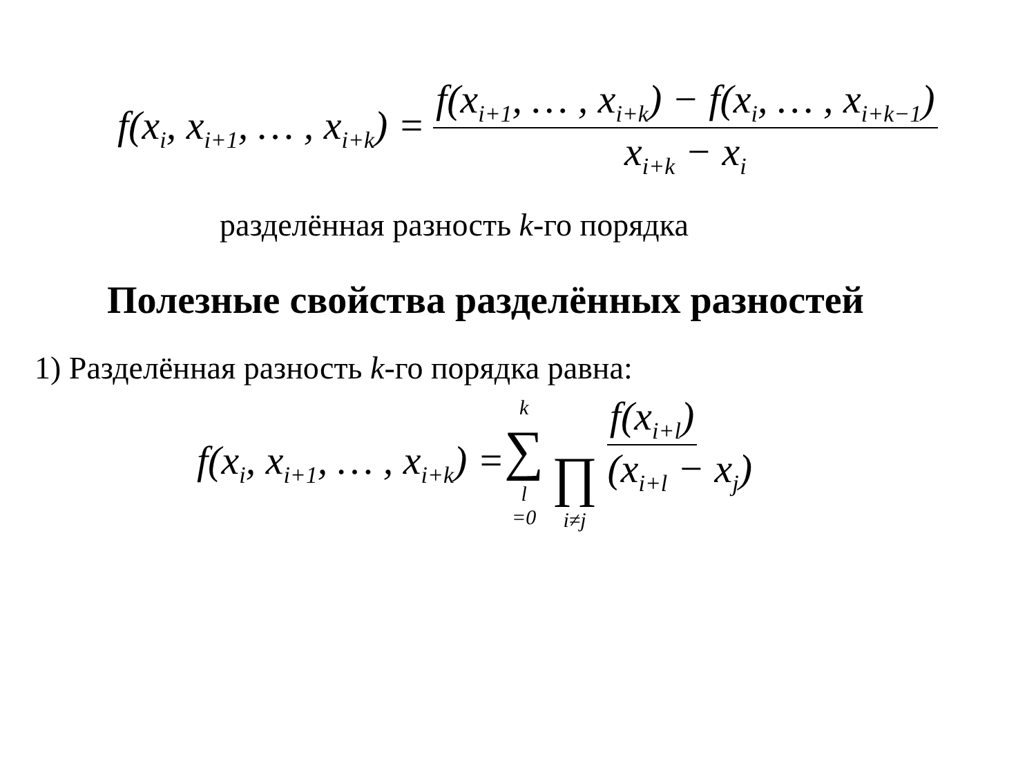f(x<sub>i</sub>, x<sub>i+1</sub>, … , x<sub>i+k</sub>) = f(x<sub>i+1</sub>, … , x<sub>i+k</sub>) − f(x<sub>i</sub>, … , x<sub>i+k−1</sub>) x<sub>i+k</sub> − x<sub>i</sub>
разделённая разность k-го порядка
Полезные свойства разделённых разностей
1) Разделённая разность k-го порядка равна:
f(x<sub>i</sub>, x<sub>i+1</sub>, … , x<sub>i+k</sub>) = k ∑ l =0 f(x<sub>i+l</sub>) ∏ i≠j (x<sub>i+l</sub> − x<sub>j</sub>)